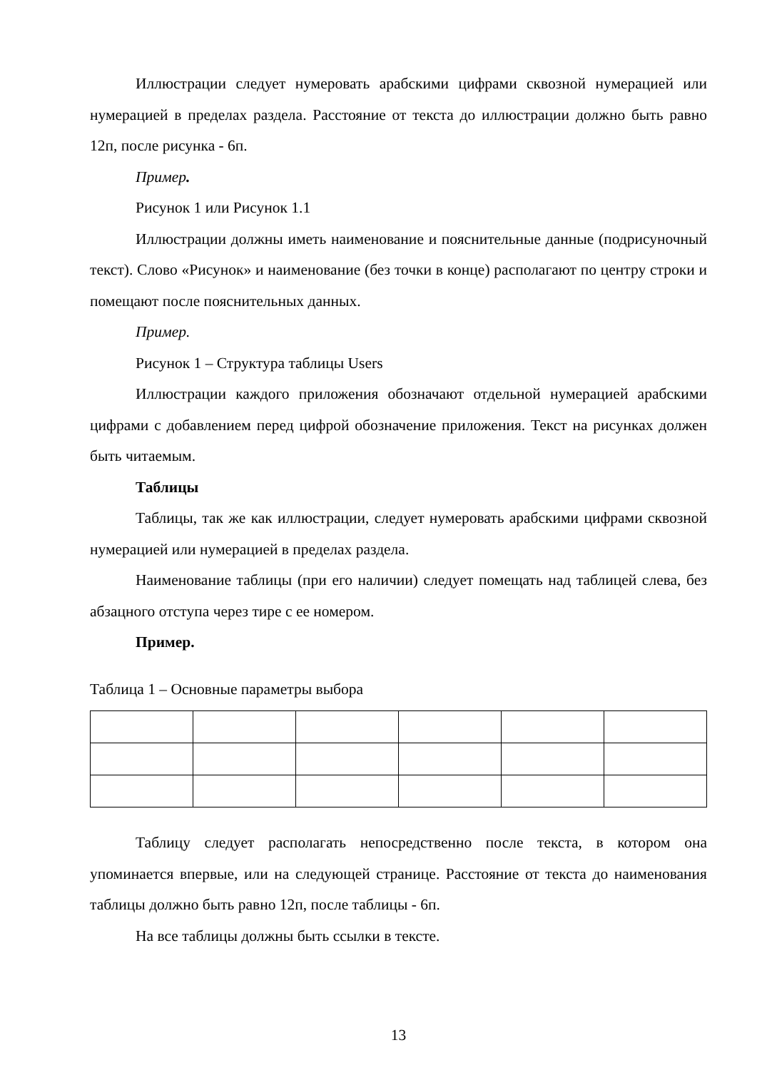Иллюстрации следует нумеровать арабскими цифрами сквозной нумерацией или нумерацией в пределах раздела. Расстояние от текста до иллюстрации должно быть равно 12п, после рисунка - 6п.
Пример.
Рисунок 1 или Рисунок 1.1
Иллюстрации должны иметь наименование и пояснительные данные (подрисуночный текст). Слово «Рисунок» и наименование (без точки в конце) располагают по центру строки и помещают после пояснительных данных.
Пример.
Рисунок 1 – Структура таблицы Users
Иллюстрации каждого приложения обозначают отдельной нумерацией арабскими цифрами с добавлением перед цифрой обозначение приложения. Текст на рисунках должен быть читаемым.
Таблицы
Таблицы, так же как иллюстрации, следует нумеровать арабскими цифрами сквозной нумерацией или нумерацией в пределах раздела.
Наименование таблицы (при его наличии) следует помещать над таблицей слева, без абзацного отступа через тире с ее номером.
Пример.
Таблица 1 – Основные параметры выбора
Таблицу следует располагать непосредственно после текста, в котором она упоминается впервые, или на следующей странице. Расстояние от текста до наименования таблицы должно быть равно 12п, после таблицы - 6п.
На все таблицы должны быть ссылки в тексте.
13